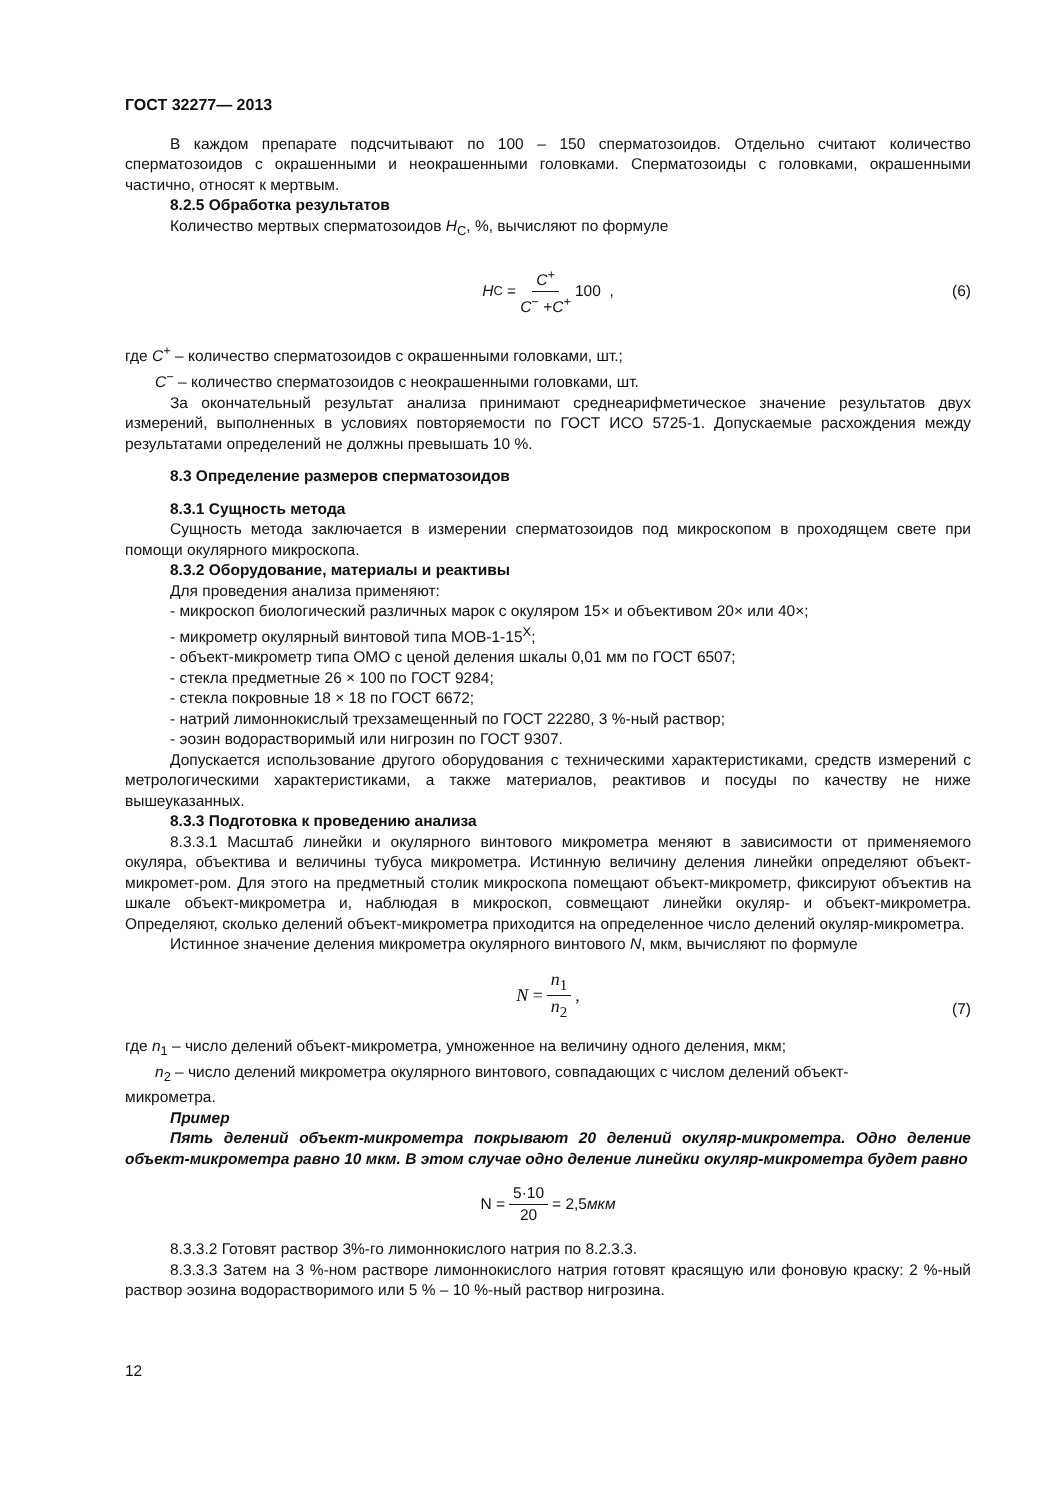ГОСТ 32277— 2013
В каждом препарате подсчитывают по 100 – 150 сперматозоидов. Отдельно считают количество сперматозоидов с окрашенными и неокрашенными головками. Сперматозоиды с головками, окрашенными частично, относят к мертвым.
8.2.5 Обработка результатов
Количество мертвых сперматозоидов Н<sub>С</sub>, %, вычисляют по формуле
H<sub>C</sub> = C<sup>+</sup> C<sup>−</sup> +C<sup>+</sup> 100 , (6)
где С<sup>+</sup> – количество сперматозоидов с окрашенными головками, шт.;
С<sup>−</sup> – количество сперматозоидов с неокрашенными головками, шт.
За окончательный результат анализа принимают среднеарифметическое значение результатов двух измерений, выполненных в условиях повторяемости по ГОСТ ИСО 5725-1. Допускаемые расхождения между результатами определений не должны превышать 10 %.
8.3 Определение размеров сперматозоидов
8.3.1 Сущность метода
Сущность метода заключается в измерении сперматозоидов под микроскопом в проходящем свете при помощи окулярного микроскопа.
8.3.2 Оборудование, материалы и реактивы
Для проведения анализа применяют:
- микроскоп биологический различных марок с окуляром 15× и объективом 20× или 40×;
- микрометр окулярный винтовой типа МОВ-1-15<sup>X</sup>;
- объект-микрометр типа ОМО с ценой деления шкалы 0,01 мм по ГОСТ 6507;
- стекла предметные 26 × 100 по ГОСТ 9284;
- стекла покровные 18 × 18 по ГОСТ 6672;
- натрий лимоннокислый трехзамещенный по ГОСТ 22280, 3 %-ный раствор;
- эозин водорастворимый или нигрозин по ГОСТ 9307.
Допускается использование другого оборудования с техническими характеристиками, средств измерений с метрологическими характеристиками, а также материалов, реактивов и посуды по качеству не ниже вышеуказанных.
8.3.3 Подготовка к проведению анализа
8.3.3.1 Масштаб линейки и окулярного винтового микрометра меняют в зависимости от применяемого окуляра, объектива и величины тубуса микрометра. Истинную величину деления линейки определяют объект-микромет-ром. Для этого на предметный столик микроскопа помещают объект-микрометр, фиксируют объектив на шкале объект-микрометра и, наблюдая в микроскоп, совмещают линейки окуляр- и объект-микрометра. Определяют, сколько делений объект-микрометра приходится на определенное число делений окуляр-микрометра.
Истинное значение деления микрометра окулярного винтового N, мкм, вычисляют по формуле
N = n<sub>1</sub> n<sub>2</sub>,
(7)
где n<sub>1</sub> – число делений объект-микрометра, умноженное на величину одного деления, мкм;
n<sub>2</sub> – число делений микрометра окулярного винтового, совпадающих с числом делений объект-
микрометра.
Пример
Пять делений объект-микрометра покрывают 20 делений окуляр-микрометра. Одно деление объект-микрометра равно 10 мкм. В этом случае одно деление линейки окуляр-микрометра будет равно
N = 5·10 20 = 2,5 мкм
8.3.3.2 Готовят раствор 3%-го лимоннокислого натрия по 8.2.3.3.
8.3.3.3 Затем на 3 %-ном растворе лимоннокислого натрия готовят красящую или фоновую краску: 2 %-ный раствор эозина водорастворимого или 5 % – 10 %-ный раствор нигрозина.
12